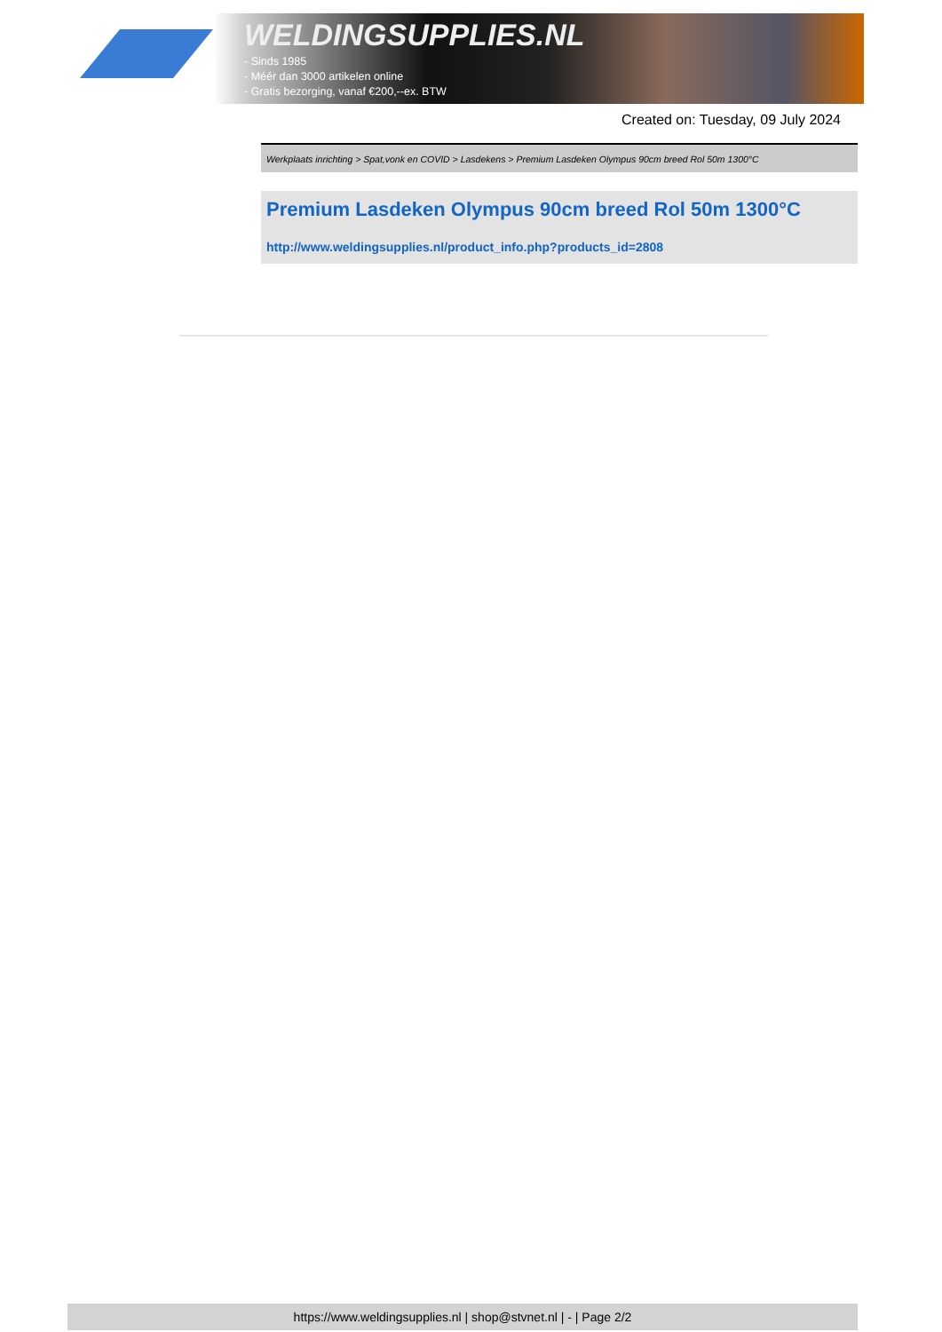WELDINGSUPPLIES.NL
- Sinds 1985
- Méér dan 3000 artikelen online
- Gratis bezorging, vanaf €200,--ex. BTW
Created on: Tuesday, 09 July 2024
Werkplaats inrichting > Spat,vonk en COVID > Lasdekens > Premium Lasdeken Olympus 90cm breed Rol 50m 1300°C
Premium Lasdeken Olympus 90cm breed Rol 50m 1300°C
http://www.weldingsupplies.nl/product_info.php?products_id=2808
https://www.weldingsupplies.nl | shop@stvnet.nl | - | Page 2/2